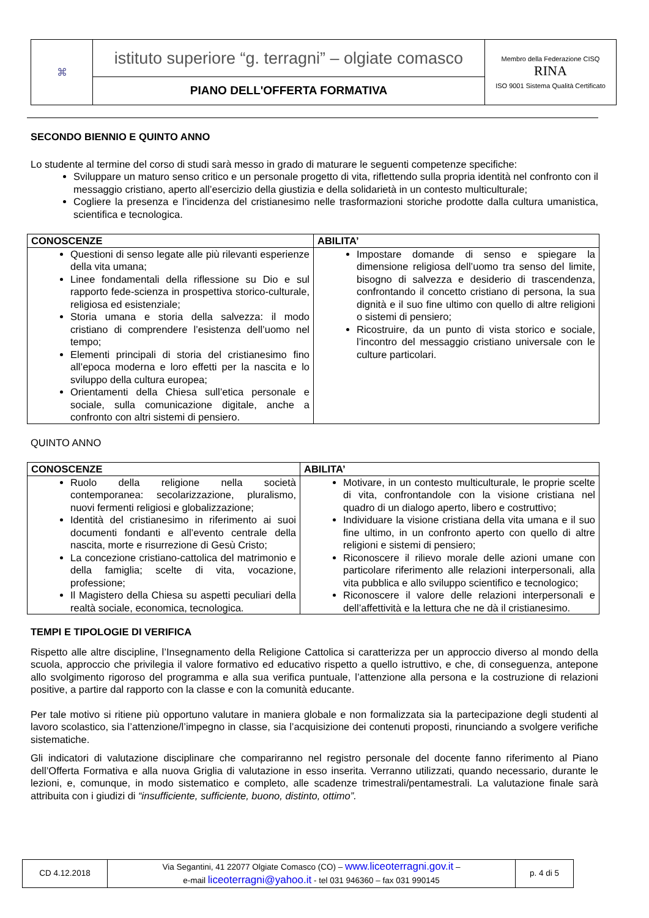| ⌘ | istituto superiore “g. terragni” – olgiate comasco | Membro della Federazione CISQ RINA ISO 9001 Sistema Qualità Certificato |
| | PIANO DELL'OFFERTA FORMATIVA | |
SECONDO BIENNIO E QUINTO ANNO
Lo studente al termine del corso di studi sarà messo in grado di maturare le seguenti competenze specifiche:
Sviluppare un maturo senso critico e un personale progetto di vita, riflettendo sulla propria identità nel confronto con il messaggio cristiano, aperto all’esercizio della giustizia e della solidarietà in un contesto multiculturale;
Cogliere la presenza e l’incidenza del cristianesimo nelle trasformazioni storiche prodotte dalla cultura umanistica, scientifica e tecnologica.
| CONOSCENZE | ABILITA’ |
| --- | --- |
| Questioni di senso legate alle più rilevanti esperienze della vita umana; Linee fondamentali della riflessione su Dio e sul rapporto fede-scienza in prospettiva storico-culturale, religiosa ed esistenziale; Storia umana e storia della salvezza: il modo cristiano di comprendere l’esistenza dell’uomo nel tempo; Elementi principali di storia del cristianesimo fino all’epoca moderna e loro effetti per la nascita e lo sviluppo della cultura europea; Orientamenti della Chiesa sull’etica personale e sociale, sulla comunicazione digitale, anche a confronto con altri sistemi di pensiero. | Impostare domande di senso e spiegare la dimensione religiosa dell’uomo tra senso del limite, bisogno di salvezza e desiderio di trascendenza, confrontando il concetto cristiano di persona, la sua dignità e il suo fine ultimo con quello di altre religioni o sistemi di pensiero; Ricostruire, da un punto di vista storico e sociale, l’incontro del messaggio cristiano universale con le culture particolari. |
QUINTO ANNO
| CONOSCENZE | ABILITA’ |
| --- | --- |
| Ruolo della religione nella società contemporanea: secolarizzazione, pluralismo, nuovi fermenti religiosi e globalizzazione; Identità del cristianesimo in riferimento ai suoi documenti fondanti e all’evento centrale della nascita, morte e risurrezione di Gesù Cristo; La concezione cristiano-cattolica del matrimonio e della famiglia; scelte di vita, vocazione, professione; Il Magistero della Chiesa su aspetti peculiari della realtà sociale, economica, tecnologica. | Motivare, in un contesto multiculturale, le proprie scelte di vita, confrontandole con la visione cristiana nel quadro di un dialogo aperto, libero e costruttivo; Individuare la visione cristiana della vita umana e il suo fine ultimo, in un confronto aperto con quello di altre religioni e sistemi di pensiero; Riconoscere il rilievo morale delle azioni umane con particolare riferimento alle relazioni interpersonali, alla vita pubblica e allo sviluppo scientifico e tecnologico; Riconoscere il valore delle relazioni interpersonali e dell’affettività e la lettura che ne dà il cristianesimo. |
TEMPI E TIPOLOGIE DI VERIFICA
Rispetto alle altre discipline, l’Insegnamento della Religione Cattolica si caratterizza per un approccio diverso al mondo della scuola, approccio che privilegia il valore formativo ed educativo rispetto a quello istruttivo, e che, di conseguenza, antepone allo svolgimento rigoroso del programma e alla sua verifica puntuale, l’attenzione alla persona e la costruzione di relazioni positive, a partire dal rapporto con la classe e con la comunità educante.
Per tale motivo si ritiene più opportuno valutare in maniera globale e non formalizzata sia la partecipazione degli studenti al lavoro scolastico, sia l’attenzione/l’impegno in classe, sia l’acquisizione dei contenuti proposti, rinunciando a svolgere verifiche sistematiche.
Gli indicatori di valutazione disciplinare che compariranno nel registro personale del docente fanno riferimento al Piano dell’Offerta Formativa e alla nuova Griglia di valutazione in esso inserita. Verranno utilizzati, quando necessario, durante le lezioni, e, comunque, in modo sistematico e completo, alle scadenze trimestrali/pentamestrali. La valutazione finale sarà attribuita con i giudizi di “insufficiente, sufficiente, buono, distinto, ottimo”.
| CD 4.12.2018 | Via Segantini, 41 22077 Olgiate Comasco (CO) – www.liceoterragni.gov.it – e-mail liceoterragni@yahoo.it - tel 031 946360 – fax 031 990145 | p. 4 di 5 |